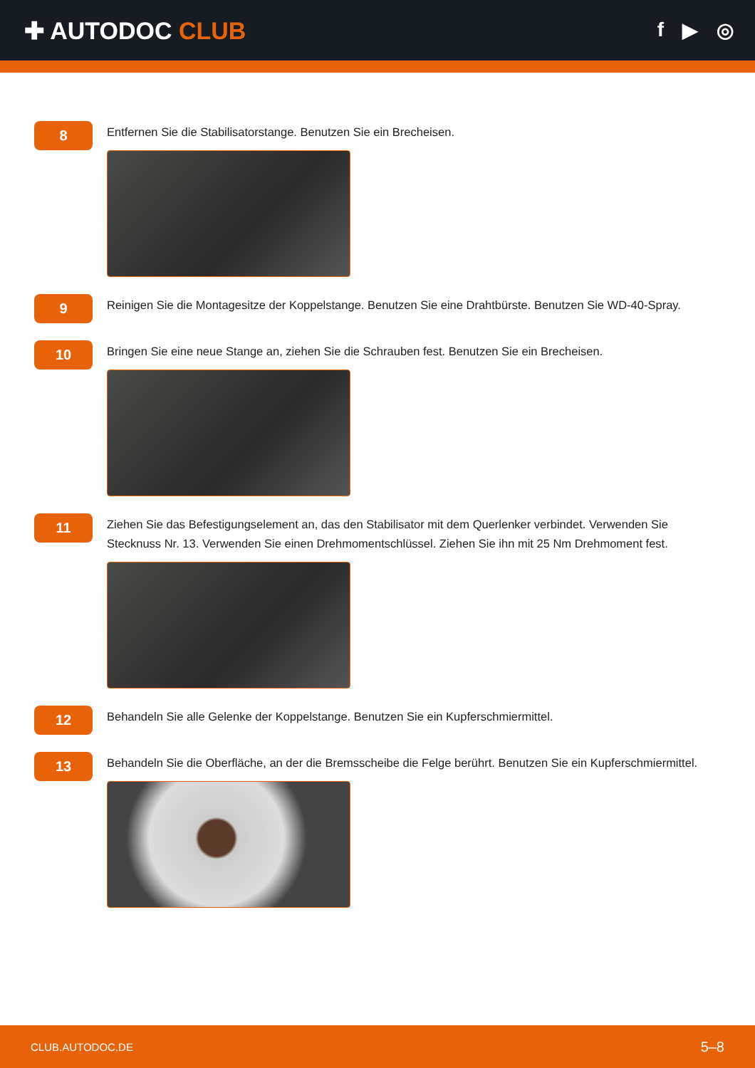✚ AUTODOC CLUB
f ▶ ◎
8
Entfernen Sie die Stabilisatorstange. Benutzen Sie ein Brecheisen.
9
Reinigen Sie die Montagesitze der Koppelstange. Benutzen Sie eine Drahtbürste. Benutzen Sie WD-40-Spray.
10
Bringen Sie eine neue Stange an, ziehen Sie die Schrauben fest. Benutzen Sie ein Brecheisen.
11
Ziehen Sie das Befestigungselement an, das den Stabilisator mit dem Querlenker verbindet. Verwenden Sie Stecknuss Nr. 13. Verwenden Sie einen Drehmomentschlüssel. Ziehen Sie ihn mit 25 Nm Drehmoment fest.
12
Behandeln Sie alle Gelenke der Koppelstange. Benutzen Sie ein Kupferschmiermittel.
13
Behandeln Sie die Oberfläche, an der die Bremsscheibe die Felge berührt. Benutzen Sie ein Kupferschmiermittel.
CLUB.AUTODOC.DE 5–8